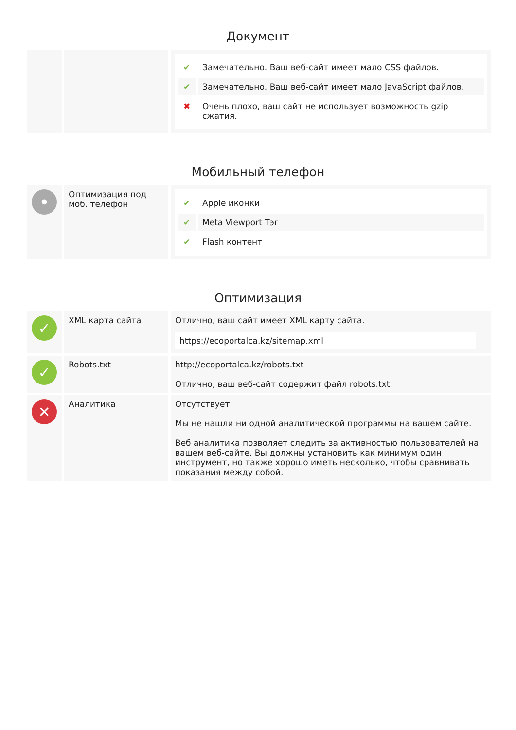Документ
| | | ✔ Замечательно. Ваш веб-сайт имеет мало CSS файлов. ✔ Замечательно. Ваш веб-сайт имеет мало JavaScript файлов. ✖ Очень плохо, ваш сайт не использует возможность gzip сжатия. |
Мобильный телефон
| • | Оптимизация под моб. телефон | ✔ Apple иконки ✔ Meta Viewport Тэг ✔ Flash контент |
Оптимизация
| ✓ | XML карта сайта | Отлично, ваш сайт имеет XML карту сайта. https://ecoportalca.kz/sitemap.xml |
| ✓ | Robots.txt | http://ecoportalca.kz/robots.txt Отлично, ваш веб-сайт содержит файл robots.txt. |
| ✕ | Аналитика | Отсутствует Мы не нашли ни одной аналитической программы на вашем сайте. Веб аналитика позволяет следить за активностью пользователей на вашем веб-сайте. Вы должны установить как минимум один инструмент, но также хорошо иметь несколько, чтобы сравнивать показания между собой. |